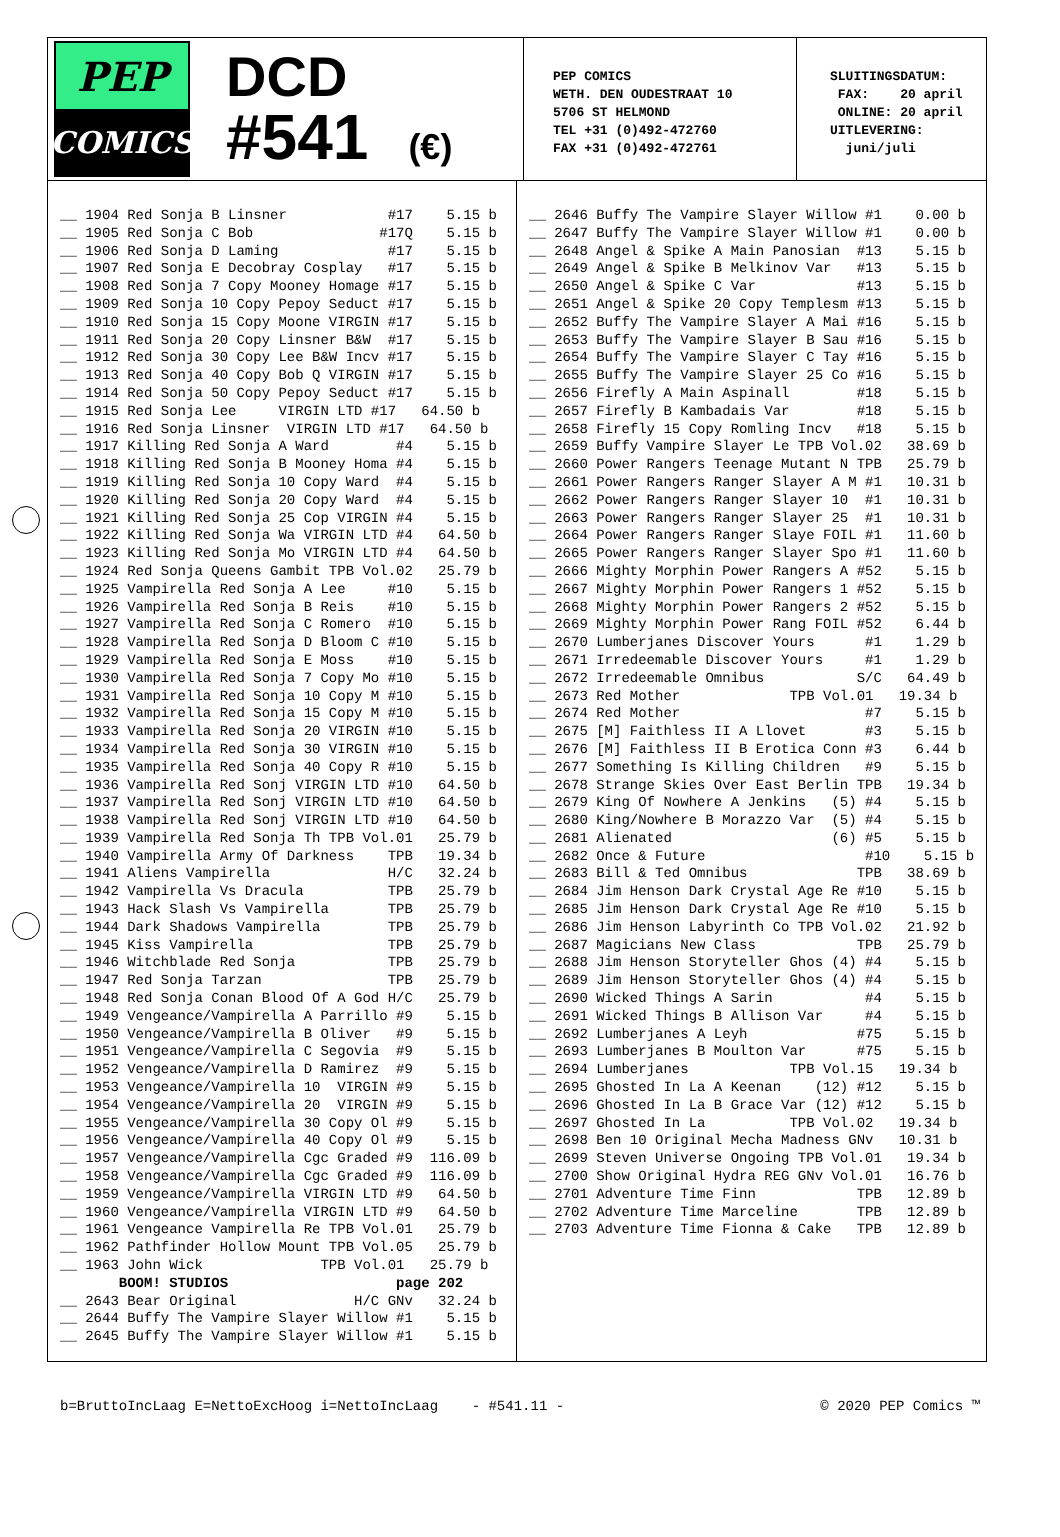PEP
COMICS
DCD
#541 (€)
PEP COMICS WETH. DEN OUDESTRAAT 10 5706 ST HELMOND TEL +31 (0)492-472760 FAX +31 (0)492-472761
SLUITINGSDATUM: FAX: 20 april ONLINE: 20 april UITLEVERING: juni/juli
__ 1904 Red Sonja B Linsner            #17    5.15 b
__ 1905 Red Sonja C Bob               #17Q    5.15 b
__ 1906 Red Sonja D Laming             #17    5.15 b
__ 1907 Red Sonja E Decobray Cosplay   #17    5.15 b
__ 1908 Red Sonja 7 Copy Mooney Homage #17    5.15 b
__ 1909 Red Sonja 10 Copy Pepoy Seduct #17    5.15 b
__ 1910 Red Sonja 15 Copy Moone VIRGIN #17    5.15 b
__ 1911 Red Sonja 20 Copy Linsner B&W  #17    5.15 b
__ 1912 Red Sonja 30 Copy Lee B&W Incv #17    5.15 b
__ 1913 Red Sonja 40 Copy Bob Q VIRGIN #17    5.15 b
__ 1914 Red Sonja 50 Copy Pepoy Seduct #17    5.15 b
__ 1915 Red Sonja Lee     VIRGIN LTD #17   64.50 b
__ 1916 Red Sonja Linsner  VIRGIN LTD #17   64.50 b
__ 1917 Killing Red Sonja A Ward        #4    5.15 b
__ 1918 Killing Red Sonja B Mooney Homa #4    5.15 b
__ 1919 Killing Red Sonja 10 Copy Ward  #4    5.15 b
__ 1920 Killing Red Sonja 20 Copy Ward  #4    5.15 b
__ 1921 Killing Red Sonja 25 Cop VIRGIN #4    5.15 b
__ 1922 Killing Red Sonja Wa VIRGIN LTD #4   64.50 b
__ 1923 Killing Red Sonja Mo VIRGIN LTD #4   64.50 b
__ 1924 Red Sonja Queens Gambit TPB Vol.02   25.79 b
__ 1925 Vampirella Red Sonja A Lee     #10    5.15 b
__ 1926 Vampirella Red Sonja B Reis    #10    5.15 b
__ 1927 Vampirella Red Sonja C Romero  #10    5.15 b
__ 1928 Vampirella Red Sonja D Bloom C #10    5.15 b
__ 1929 Vampirella Red Sonja E Moss    #10    5.15 b
__ 1930 Vampirella Red Sonja 7 Copy Mo #10    5.15 b
__ 1931 Vampirella Red Sonja 10 Copy M #10    5.15 b
__ 1932 Vampirella Red Sonja 15 Copy M #10    5.15 b
__ 1933 Vampirella Red Sonja 20 VIRGIN #10    5.15 b
__ 1934 Vampirella Red Sonja 30 VIRGIN #10    5.15 b
__ 1935 Vampirella Red Sonja 40 Copy R #10    5.15 b
__ 1936 Vampirella Red Sonj VIRGIN LTD #10   64.50 b
__ 1937 Vampirella Red Sonj VIRGIN LTD #10   64.50 b
__ 1938 Vampirella Red Sonj VIRGIN LTD #10   64.50 b
__ 1939 Vampirella Red Sonja Th TPB Vol.01   25.79 b
__ 1940 Vampirella Army Of Darkness    TPB   19.34 b
__ 1941 Aliens Vampirella              H/C   32.24 b
__ 1942 Vampirella Vs Dracula          TPB   25.79 b
__ 1943 Hack Slash Vs Vampirella       TPB   25.79 b
__ 1944 Dark Shadows Vampirella        TPB   25.79 b
__ 1945 Kiss Vampirella                TPB   25.79 b
__ 1946 Witchblade Red Sonja           TPB   25.79 b
__ 1947 Red Sonja Tarzan               TPB   25.79 b
__ 1948 Red Sonja Conan Blood Of A God H/C   25.79 b
__ 1949 Vengeance/Vampirella A Parrillo #9    5.15 b
__ 1950 Vengeance/Vampirella B Oliver   #9    5.15 b
__ 1951 Vengeance/Vampirella C Segovia  #9    5.15 b
__ 1952 Vengeance/Vampirella D Ramirez  #9    5.15 b
__ 1953 Vengeance/Vampirella 10  VIRGIN #9    5.15 b
__ 1954 Vengeance/Vampirella 20  VIRGIN #9    5.15 b
__ 1955 Vengeance/Vampirella 30 Copy Ol #9    5.15 b
__ 1956 Vengeance/Vampirella 40 Copy Ol #9    5.15 b
__ 1957 Vengeance/Vampirella Cgc Graded #9  116.09 b
__ 1958 Vengeance/Vampirella Cgc Graded #9  116.09 b
__ 1959 Vengeance/Vampirella VIRGIN LTD #9   64.50 b
__ 1960 Vengeance/Vampirella VIRGIN LTD #9   64.50 b
__ 1961 Vengeance Vampirella Re TPB Vol.01   25.79 b
__ 1962 Pathfinder Hollow Mount TPB Vol.05   25.79 b
__ 1963 John Wick              TPB Vol.01   25.79 b
       BOOM! STUDIOS                    page 202
__ 2643 Bear Original              H/C GNv   32.24 b
__ 2644 Buffy The Vampire Slayer Willow #1    5.15 b
__ 2645 Buffy The Vampire Slayer Willow #1    5.15 b
__ 2646 Buffy The Vampire Slayer Willow #1    0.00 b
__ 2647 Buffy The Vampire Slayer Willow #1    0.00 b
__ 2648 Angel & Spike A Main Panosian  #13    5.15 b
__ 2649 Angel & Spike B Melkinov Var   #13    5.15 b
__ 2650 Angel & Spike C Var            #13    5.15 b
__ 2651 Angel & Spike 20 Copy Templesm #13    5.15 b
__ 2652 Buffy The Vampire Slayer A Mai #16    5.15 b
__ 2653 Buffy The Vampire Slayer B Sau #16    5.15 b
__ 2654 Buffy The Vampire Slayer C Tay #16    5.15 b
__ 2655 Buffy The Vampire Slayer 25 Co #16    5.15 b
__ 2656 Firefly A Main Aspinall        #18    5.15 b
__ 2657 Firefly B Kambadais Var        #18    5.15 b
__ 2658 Firefly 15 Copy Romling Incv   #18    5.15 b
__ 2659 Buffy Vampire Slayer Le TPB Vol.02   38.69 b
__ 2660 Power Rangers Teenage Mutant N TPB   25.79 b
__ 2661 Power Rangers Ranger Slayer A M #1   10.31 b
__ 2662 Power Rangers Ranger Slayer 10  #1   10.31 b
__ 2663 Power Rangers Ranger Slayer 25  #1   10.31 b
__ 2664 Power Rangers Ranger Slaye FOIL #1   11.60 b
__ 2665 Power Rangers Ranger Slayer Spo #1   11.60 b
__ 2666 Mighty Morphin Power Rangers A #52    5.15 b
__ 2667 Mighty Morphin Power Rangers 1 #52    5.15 b
__ 2668 Mighty Morphin Power Rangers 2 #52    5.15 b
__ 2669 Mighty Morphin Power Rang FOIL #52    6.44 b
__ 2670 Lumberjanes Discover Yours      #1    1.29 b
__ 2671 Irredeemable Discover Yours     #1    1.29 b
__ 2672 Irredeemable Omnibus           S/C   64.49 b
__ 2673 Red Mother             TPB Vol.01   19.34 b
__ 2674 Red Mother                      #7    5.15 b
__ 2675 [M] Faithless II A Llovet       #3    5.15 b
__ 2676 [M] Faithless II B Erotica Conn #3    6.44 b
__ 2677 Something Is Killing Children   #9    5.15 b
__ 2678 Strange Skies Over East Berlin TPB   19.34 b
__ 2679 King Of Nowhere A Jenkins   (5) #4    5.15 b
__ 2680 King/Nowhere B Morazzo Var  (5) #4    5.15 b
__ 2681 Alienated                   (6) #5    5.15 b
__ 2682 Once & Future                   #10    5.15 b
__ 2683 Bill & Ted Omnibus             TPB   38.69 b
__ 2684 Jim Henson Dark Crystal Age Re #10    5.15 b
__ 2685 Jim Henson Dark Crystal Age Re #10    5.15 b
__ 2686 Jim Henson Labyrinth Co TPB Vol.02   21.92 b
__ 2687 Magicians New Class            TPB   25.79 b
__ 2688 Jim Henson Storyteller Ghos (4) #4    5.15 b
__ 2689 Jim Henson Storyteller Ghos (4) #4    5.15 b
__ 2690 Wicked Things A Sarin           #4    5.15 b
__ 2691 Wicked Things B Allison Var     #4    5.15 b
__ 2692 Lumberjanes A Leyh             #75    5.15 b
__ 2693 Lumberjanes B Moulton Var      #75    5.15 b
__ 2694 Lumberjanes            TPB Vol.15   19.34 b
__ 2695 Ghosted In La A Keenan    (12) #12    5.15 b
__ 2696 Ghosted In La B Grace Var (12) #12    5.15 b
__ 2697 Ghosted In La          TPB Vol.02   19.34 b
__ 2698 Ben 10 Original Mecha Madness GNv   10.31 b
__ 2699 Steven Universe Ongoing TPB Vol.01   19.34 b
__ 2700 Show Original Hydra REG GNv Vol.01   16.76 b
__ 2701 Adventure Time Finn            TPB   12.89 b
__ 2702 Adventure Time Marceline       TPB   12.89 b
__ 2703 Adventure Time Fionna & Cake   TPB   12.89 b
b=BruttoIncLaag E=NettoExcHoog i=NettoIncLaag - #541.11 - © 2020 PEP Comics ™